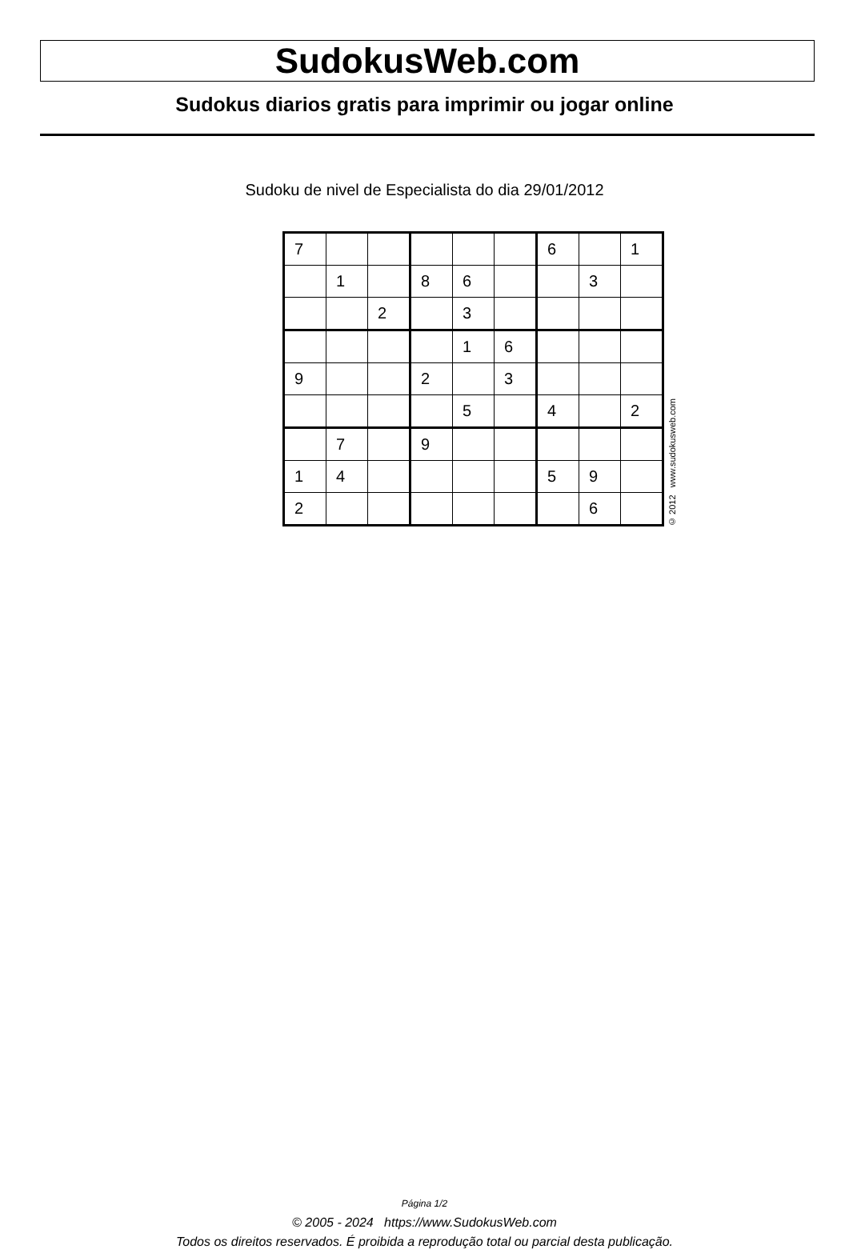SudokusWeb.com
Sudokus diarios gratis para imprimir ou jogar online
Sudoku de nivel de Especialista do dia 29/01/2012
| 7 | | | | | | 6 | | 1 |
| | 1 | | 8 | 6 | | | 3 | |
| | | 2 | | 3 | | | | |
| | | | | 1 | 6 | | | |
| 9 | | | 2 | | 3 | | | |
| | | | | 5 | | 4 | | 2 |
| | 7 | | 9 | | | | | |
| 1 | 4 | | | | | 5 | 9 | |
| 2 | | | | | | | 6 | |
© 2012 www.sudokusweb.com
Página 1/2
© 2005 - 2024 https://www.SudokusWeb.com
Todos os direitos reservados. É proibida a reprodução total ou parcial desta publicação.